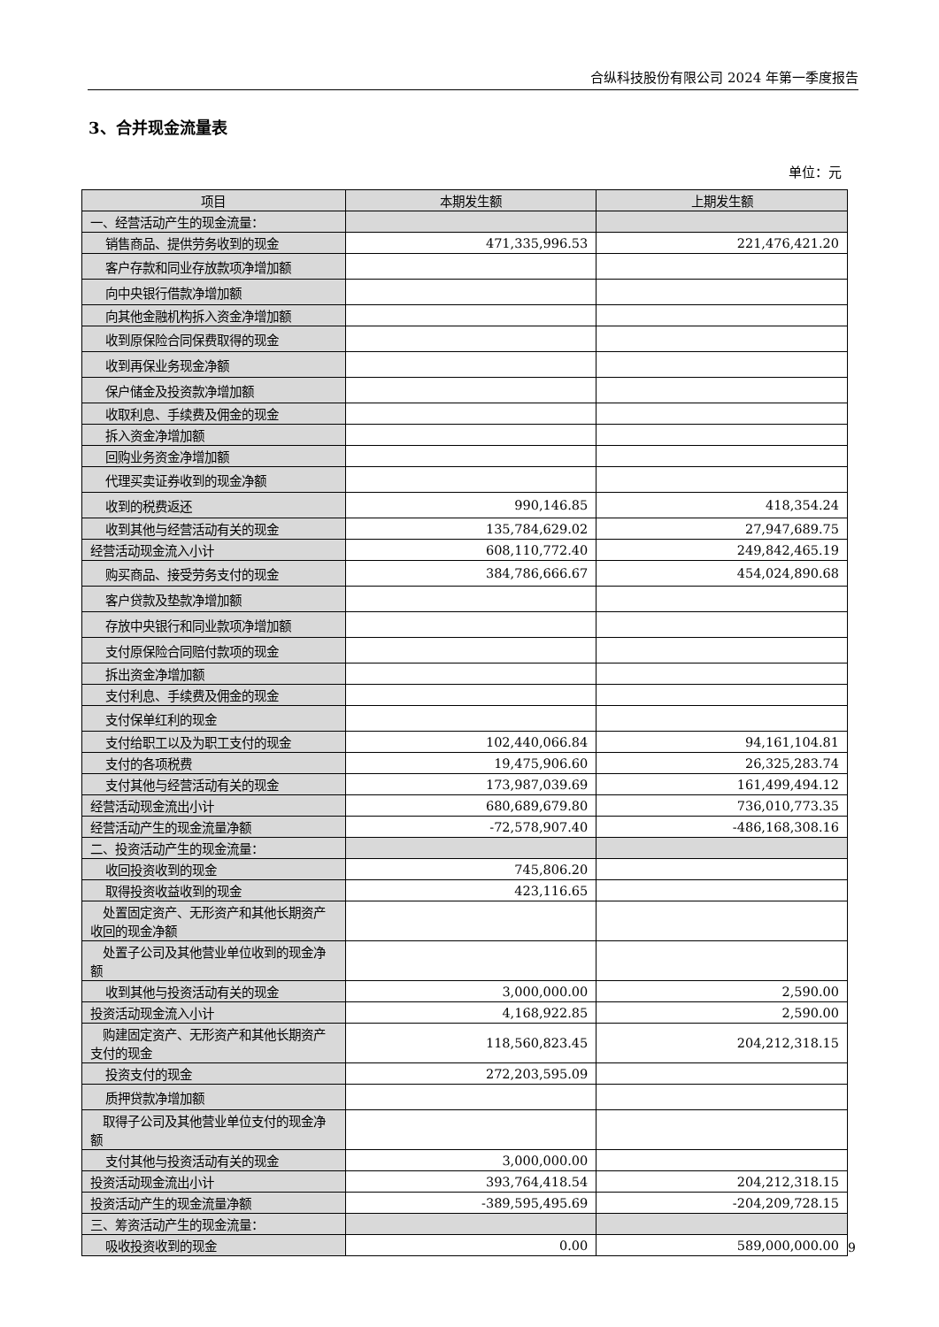合纵科技股份有限公司 2024 年第一季度报告
3、合并现金流量表
单位：元
| 项目 | 本期发生额 | 上期发生额 |
| --- | --- | --- |
| 一、经营活动产生的现金流量： | | |
| 销售商品、提供劳务收到的现金 | 471,335,996.53 | 221,476,421.20 |
| 客户存款和同业存放款项净增加额 | | |
| 向中央银行借款净增加额 | | |
| 向其他金融机构拆入资金净增加额 | | |
| 收到原保险合同保费取得的现金 | | |
| 收到再保业务现金净额 | | |
| 保户储金及投资款净增加额 | | |
| 收取利息、手续费及佣金的现金 | | |
| 拆入资金净增加额 | | |
| 回购业务资金净增加额 | | |
| 代理买卖证券收到的现金净额 | | |
| 收到的税费返还 | 990,146.85 | 418,354.24 |
| 收到其他与经营活动有关的现金 | 135,784,629.02 | 27,947,689.75 |
| 经营活动现金流入小计 | 608,110,772.40 | 249,842,465.19 |
| 购买商品、接受劳务支付的现金 | 384,786,666.67 | 454,024,890.68 |
| 客户贷款及垫款净增加额 | | |
| 存放中央银行和同业款项净增加额 | | |
| 支付原保险合同赔付款项的现金 | | |
| 拆出资金净增加额 | | |
| 支付利息、手续费及佣金的现金 | | |
| 支付保单红利的现金 | | |
| 支付给职工以及为职工支付的现金 | 102,440,066.84 | 94,161,104.81 |
| 支付的各项税费 | 19,475,906.60 | 26,325,283.74 |
| 支付其他与经营活动有关的现金 | 173,987,039.69 | 161,499,494.12 |
| 经营活动现金流出小计 | 680,689,679.80 | 736,010,773.35 |
| 经营活动产生的现金流量净额 | -72,578,907.40 | -486,168,308.16 |
| 二、投资活动产生的现金流量： | | |
| 收回投资收到的现金 | 745,806.20 | |
| 取得投资收益收到的现金 | 423,116.65 | |
| 处置固定资产、无形资产和其他长期资产收回的现金净额 | | |
| 处置子公司及其他营业单位收到的现金净额 | | |
| 收到其他与投资活动有关的现金 | 3,000,000.00 | 2,590.00 |
| 投资活动现金流入小计 | 4,168,922.85 | 2,590.00 |
| 购建固定资产、无形资产和其他长期资产支付的现金 | 118,560,823.45 | 204,212,318.15 |
| 投资支付的现金 | 272,203,595.09 | |
| 质押贷款净增加额 | | |
| 取得子公司及其他营业单位支付的现金净额 | | |
| 支付其他与投资活动有关的现金 | 3,000,000.00 | |
| 投资活动现金流出小计 | 393,764,418.54 | 204,212,318.15 |
| 投资活动产生的现金流量净额 | -389,595,495.69 | -204,209,728.15 |
| 三、筹资活动产生的现金流量： | | |
| 吸收投资收到的现金 | 0.00 | 589,000,000.00 |
9